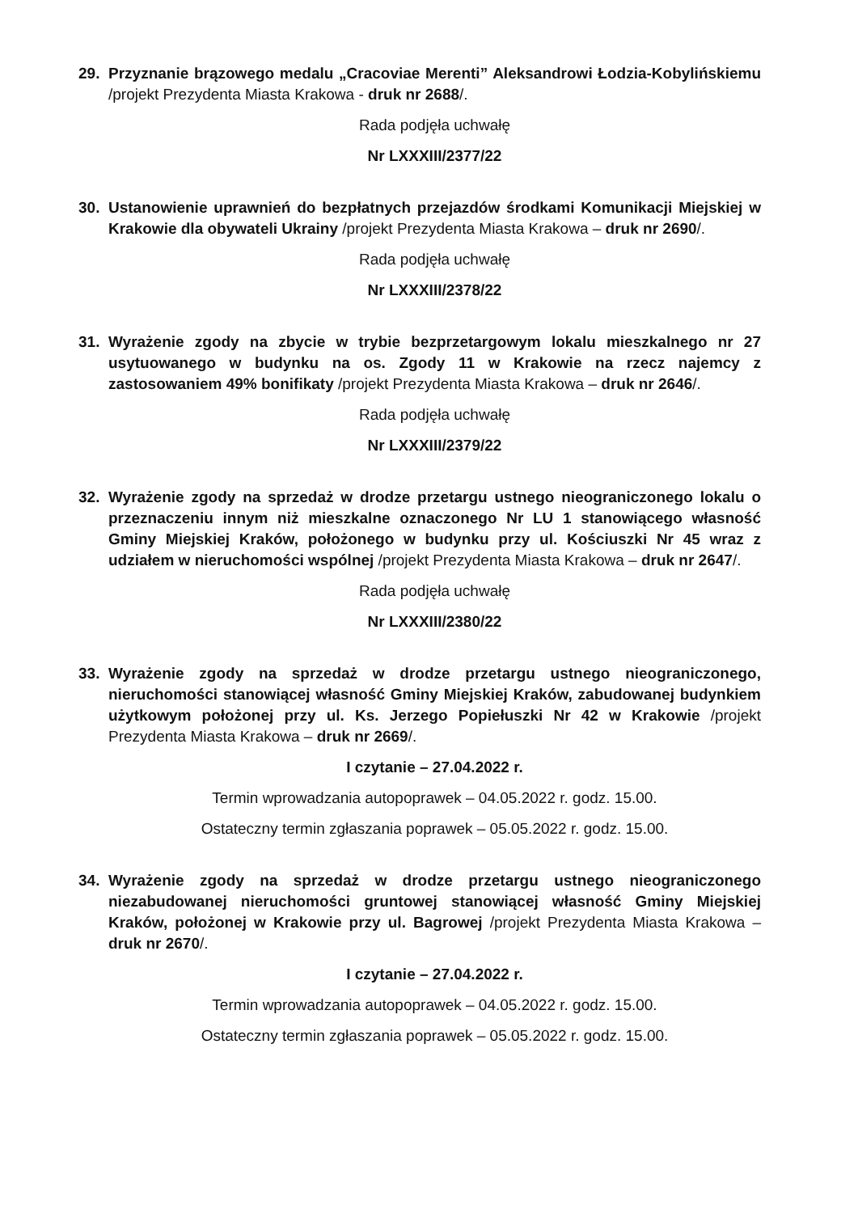29. Przyznanie brązowego medalu „Cracoviae Merenti” Aleksandrowi Łodzia-Kobylińskiemu /projekt Prezydenta Miasta Krakowa - druk nr 2688/.
Rada podjęła uchwałę
Nr LXXXIII/2377/22
30. Ustanowienie uprawnień do bezpłatnych przejazdów środkami Komunikacji Miejskiej w Krakowie dla obywateli Ukrainy /projekt Prezydenta Miasta Krakowa – druk nr 2690/.
Rada podjęła uchwałę
Nr LXXXIII/2378/22
31. Wyrażenie zgody na zbycie w trybie bezprzetargowym lokalu mieszkalnego nr 27 usytuowanego w budynku na os. Zgody 11 w Krakowie na rzecz najemcy z zastosowaniem 49% bonifikaty /projekt Prezydenta Miasta Krakowa – druk nr 2646/.
Rada podjęła uchwałę
Nr LXXXIII/2379/22
32. Wyrażenie zgody na sprzedaż w drodze przetargu ustnego nieograniczonego lokalu o przeznaczeniu innym niż mieszkalne oznaczonego Nr LU 1 stanowiącego własność Gminy Miejskiej Kraków, położonego w budynku przy ul. Kościuszki Nr 45 wraz z udziałem w nieruchomości wspólnej /projekt Prezydenta Miasta Krakowa – druk nr 2647/.
Rada podjęła uchwałę
Nr LXXXIII/2380/22
33. Wyrażenie zgody na sprzedaż w drodze przetargu ustnego nieograniczonego, nieruchomości stanowiącej własność Gminy Miejskiej Kraków, zabudowanej budynkiem użytkowym położonej przy ul. Ks. Jerzego Popiełuszki Nr 42 w Krakowie /projekt Prezydenta Miasta Krakowa – druk nr 2669/.
I czytanie – 27.04.2022 r.
Termin wprowadzania autopoprawek – 04.05.2022 r. godz. 15.00.
Ostateczny termin zgłaszania poprawek – 05.05.2022 r. godz. 15.00.
34. Wyrażenie zgody na sprzedaż w drodze przetargu ustnego nieograniczonego niezabudowanej nieruchomości gruntowej stanowiącej własność Gminy Miejskiej Kraków, położonej w Krakowie przy ul. Bagrowej /projekt Prezydenta Miasta Krakowa – druk nr 2670/.
I czytanie – 27.04.2022 r.
Termin wprowadzania autopoprawek – 04.05.2022 r. godz. 15.00.
Ostateczny termin zgłaszania poprawek – 05.05.2022 r. godz. 15.00.